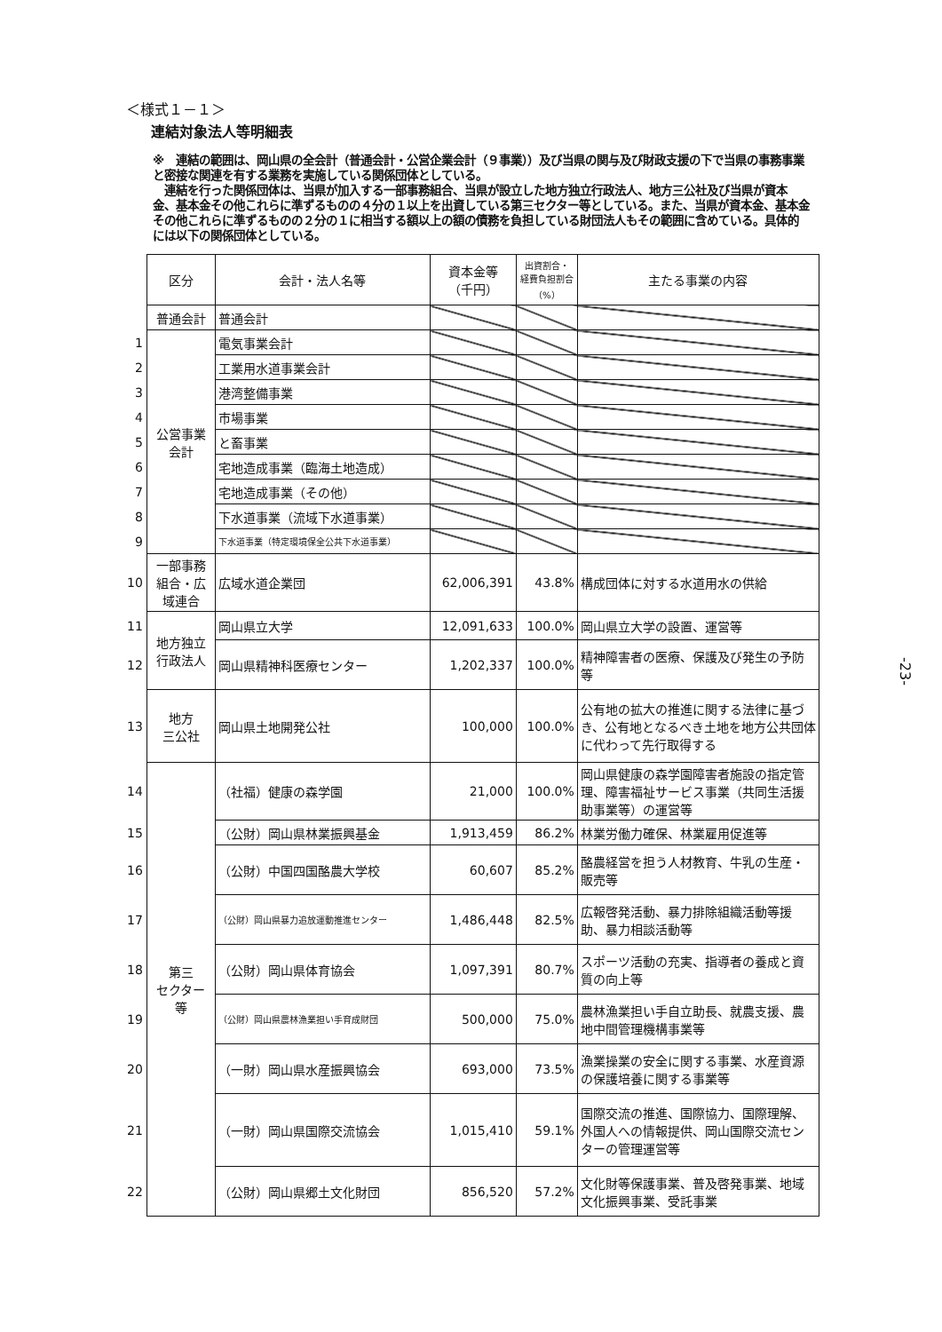＜様式１－１＞
連結対象法人等明細表
※　連結の範囲は、岡山県の全会計（普通会計・公営企業会計（９事業））及び当県の関与及び財政支援の下で当県の事務事業と密接な関連を有する業務を実施している関係団体としている。
　連結を行った関係団体は、当県が加入する一部事務組合、当県が設立した地方独立行政法人、地方三公社及び当県が資本金、基本金その他これらに準ずるものの４分の１以上を出資している第三セクター等としている。また、当県が資本金、基本金その他これらに準ずるものの２分の１に相当する額以上の額の債務を負担している財団法人もその範囲に含めている。具体的には以下の関係団体としている。
| | 区分 | 会計・法人名等 | 資本金等 （千円） | 出資割合・ 経費負担割合 （%） | 主たる事業の内容 |
| --- | --- | --- | --- | --- | --- |
| | 普通会計 | 普通会計 | | | |
| 1 | 公営事業 会計 | 電気事業会計 | | | |
| 2 | | 工業用水道事業会計 | | | |
| 3 | | 港湾整備事業 | | | |
| 4 | | 市場事業 | | | |
| 5 | | と畜事業 | | | |
| 6 | | 宅地造成事業（臨海土地造成） | | | |
| 7 | | 宅地造成事業（その他） | | | |
| 8 | | 下水道事業（流域下水道事業） | | | |
| 9 | | 下水道事業（特定環境保全公共下水道事業） | | | |
| 10 | 一部事務 組合・広 域連合 | 広域水道企業団 | 62,006,391 | 43.8% | 構成団体に対する水道用水の供給 |
| 11 | 地方独立 行政法人 | 岡山県立大学 | 12,091,633 | 100.0% | 岡山県立大学の設置、運営等 |
| 12 | | 岡山県精神科医療センター | 1,202,337 | 100.0% | 精神障害者の医療、保護及び発生の予防等 |
| 13 | 地方 三公社 | 岡山県土地開発公社 | 100,000 | 100.0% | 公有地の拡大の推進に関する法律に基づき、公有地となるべき土地を地方公共団体に代わって先行取得する |
| 14 | 第三 セクター 等 | （社福）健康の森学園 | 21,000 | 100.0% | 岡山県健康の森学園障害者施設の指定管理、障害福祉サービス事業（共同生活援助事業等）の運営等 |
| 15 | | （公財）岡山県林業振興基金 | 1,913,459 | 86.2% | 林業労働力確保、林業雇用促進等 |
| 16 | | （公財）中国四国酪農大学校 | 60,607 | 85.2% | 酪農経営を担う人材教育、牛乳の生産・販売等 |
| 17 | | （公財）岡山県暴力追放運動推進センター | 1,486,448 | 82.5% | 広報啓発活動、暴力排除組織活動等援助、暴力相談活動等 |
| 18 | | （公財）岡山県体育協会 | 1,097,391 | 80.7% | スポーツ活動の充実、指導者の養成と資質の向上等 |
| 19 | | （公財）岡山県農林漁業担い手育成財団 | 500,000 | 75.0% | 農林漁業担い手自立助長、就農支援、農地中間管理機構事業等 |
| 20 | | （一財）岡山県水産振興協会 | 693,000 | 73.5% | 漁業操業の安全に関する事業、水産資源の保護培養に関する事業等 |
| 21 | | （一財）岡山県国際交流協会 | 1,015,410 | 59.1% | 国際交流の推進、国際協力、国際理解、外国人への情報提供、岡山国際交流センターの管理運営等 |
| 22 | | （公財）岡山県郷土文化財団 | 856,520 | 57.2% | 文化財等保護事業、普及啓発事業、地域文化振興事業、受託事業 |
-23-